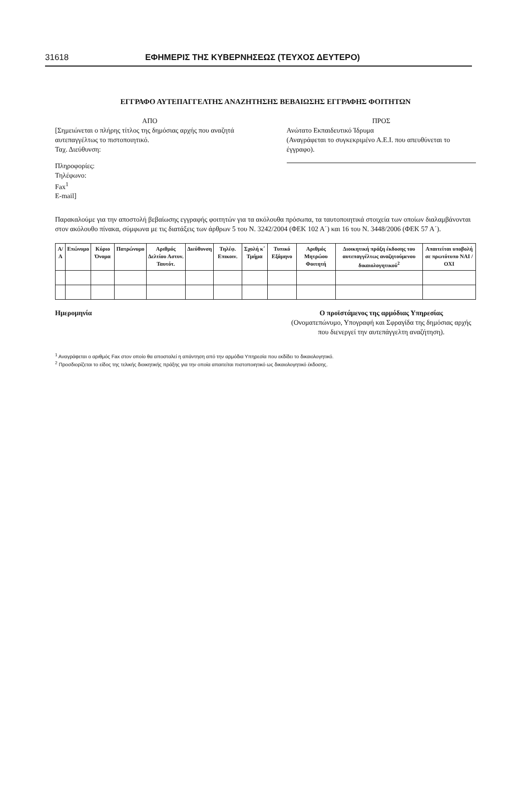31618 ΕΦΗΜΕΡΙΣ ΤΗΣ ΚΥΒΕΡΝΗΣΕΩΣ (ΤΕΥΧΟΣ ΔΕΥΤΕΡΟ)
ΕΓΓΡΑΦΟ ΑΥΤΕΠΑΓΓΕΛΤΗΣ ΑΝΑΖΗΤΗΣΗΣ ΒΕΒΑΙΩΣΗΣ ΕΓΓΡΑΦΗΣ ΦΟΙΤΗΤΩΝ
ΑΠΟ
[Σημειώνεται ο πλήρης τίτλος της δημόσιας αρχής που αναζητά αυτεπαγγέλτως το πιστοποιητικό.
Ταχ. Διεύθυνση:
Πληροφορίες:
Τηλέφωνο:
Fax<sup>1</sup>
E-mail]
ΠΡΟΣ
Ανώτατο Εκπαιδευτικό Ίδρυμα
(Αναγράφεται το συγκεκριμένο Α.Ε.Ι. που απευθύνεται το έγγραφο).
Παρακαλούμε για την αποστολή βεβαίωσης εγγραφής φοιτητών για τα ακόλουθα πρόσωπα, τα ταυτοποιητικά στοιχεία των οποίων διαλαμβάνονται στον ακόλουθο πίνακα, σύμφωνα με τις διατάξεις των άρθρων 5 του Ν. 3242/2004 (ΦΕΚ 102 Α΄) και 16 του Ν. 3448/2006 (ΦΕΚ 57 Α΄).
| Α/Α | Επώνυμο | Κύριο Όνομα | Πατρώνυμο | Αριθμός Δελτίου Αστυν. Ταυτότ. | Διεύθυνση | Τηλέφ. Επικοιν. | Σχολή κ΄ Τμήμα | Τυπικό Εξάμηνο | Αριθμός Μητρώου Φοιτητή | Διοικητική πράξη έκδοσης του αυτεπαγγέλτως αναζητούμενου δικαιολογητικού<sup>2</sup> | Απαιτείται υποβολή σε πρωτότυπο ΝΑΙ / ΟΧΙ |
| --- | --- | --- | --- | --- | --- | --- | --- | --- | --- | --- | --- |
Ημερομηνία Ο προϊστάμενος της αρμόδιας Υπηρεσίας
(Ονοματεπώνυμο, Υπογραφή και Σφραγίδα της δημόσιας αρχής που διενεργεί την αυτεπάγγελτη αναζήτηση).
<sup>1</sup> Αναγράφεται ο αριθμός Fax στον οποίο θα αποσταλεί η απάντηση από την αρμόδια Υπηρεσία που εκδίδει το δικαιολογητικό.
<sup>2</sup> Προσδιορίζεται το είδος της τελικής διοικητικής πράξης για την οποία απαιτείται πιστοποιητικό ως δικαιολογητικό έκδοσης.